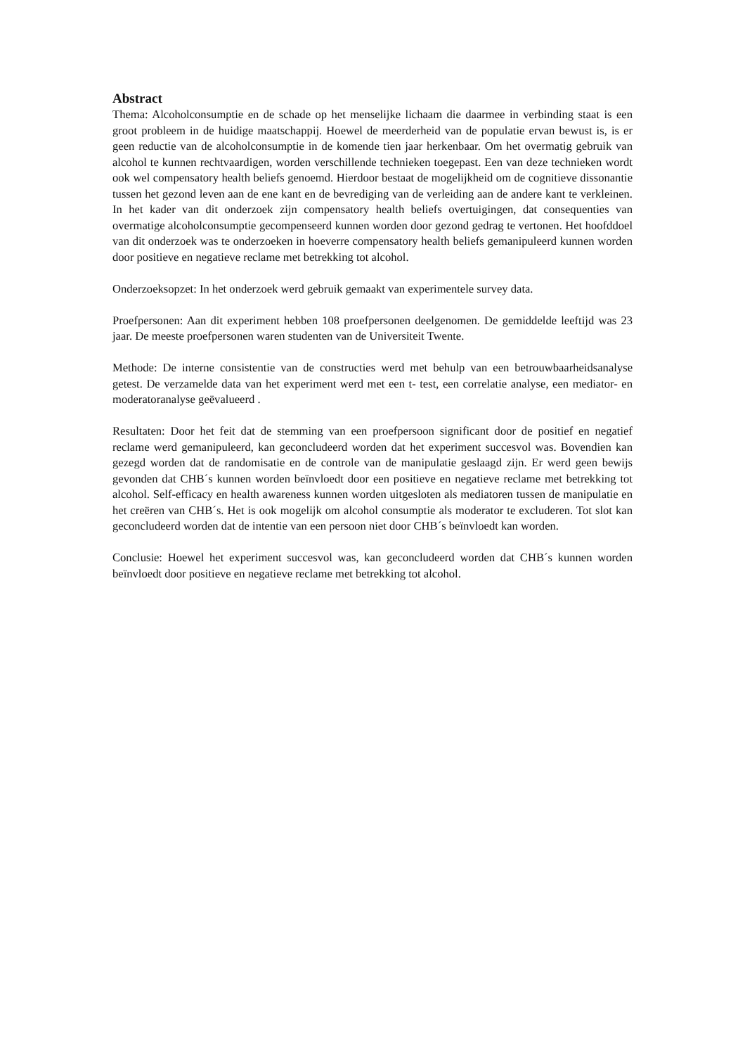Abstract
Thema: Alcoholconsumptie en de schade op het menselijke lichaam die daarmee in verbinding staat is een groot probleem in de huidige maatschappij. Hoewel de meerderheid van de populatie ervan bewust is, is er geen reductie van de alcoholconsumptie in de komende tien jaar herkenbaar. Om het overmatig gebruik van alcohol te kunnen rechtvaardigen, worden verschillende technieken toegepast. Een van deze technieken wordt ook wel compensatory health beliefs genoemd. Hierdoor bestaat de mogelijkheid om de cognitieve dissonantie tussen het gezond leven aan de ene kant en de bevrediging van de verleiding aan de andere kant te verkleinen. In het kader van dit onderzoek zijn compensatory health beliefs overtuigingen, dat consequenties van overmatige alcoholconsumptie gecompenseerd kunnen worden door gezond gedrag te vertonen. Het hoofddoel van dit onderzoek was te onderzoeken in hoeverre compensatory health beliefs gemanipuleerd kunnen worden door positieve en negatieve reclame met betrekking tot alcohol.
Onderzoeksopzet: In het onderzoek werd gebruik gemaakt van experimentele survey data.
Proefpersonen: Aan dit experiment hebben 108 proefpersonen deelgenomen. De gemiddelde leeftijd was 23 jaar. De meeste proefpersonen waren studenten van de Universiteit Twente.
Methode: De interne consistentie van de constructies werd met behulp van een betrouwbaarheidsanalyse getest. De verzamelde data van het experiment werd met een t- test, een correlatie analyse, een mediator- en moderatoranalyse geëvalueerd .
Resultaten: Door het feit dat de stemming van een proefpersoon significant door de positief en negatief reclame werd gemanipuleerd, kan geconcludeerd worden dat het experiment succesvol was. Bovendien kan gezegd worden dat de randomisatie en de controle van de manipulatie geslaagd zijn. Er werd geen bewijs gevonden dat CHB´s kunnen worden beïnvloedt door een positieve en negatieve reclame met betrekking tot alcohol. Self-efficacy en health awareness kunnen worden uitgesloten als mediatoren tussen de manipulatie en het creëren van CHB´s. Het is ook mogelijk om alcohol consumptie als moderator te excluderen. Tot slot kan geconcludeerd worden dat de intentie van een persoon niet door CHB´s beïnvloedt kan worden.
Conclusie: Hoewel het experiment succesvol was, kan geconcludeerd worden dat CHB´s kunnen worden beïnvloedt door positieve en negatieve reclame met betrekking tot alcohol.